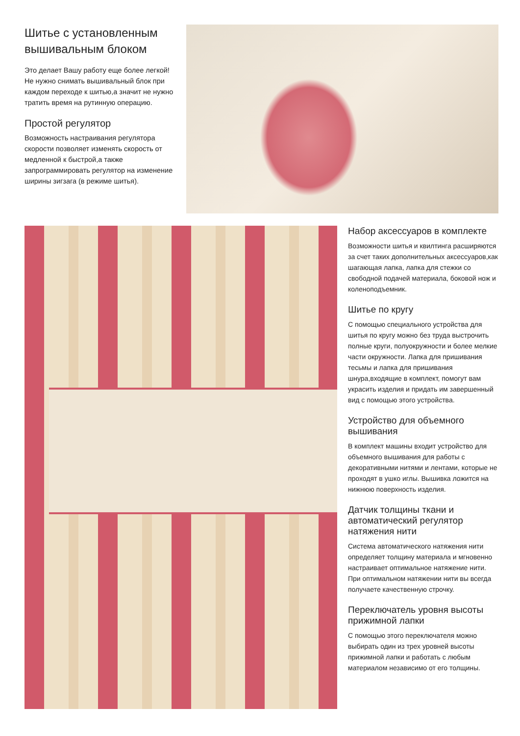Шитье с установленным вышивальным блоком
Это делает Вашу работу еще более легкой! Не нужно снимать вышивальный блок при каждом переходе к шитью,а значит не нужно тратить время на рутинную операцию.
Простой регулятор
Возможность настраивания регулятора скорости позволяет изменять скорость от медленной к быстрой,а также запрограммировать регулятор на изменение ширины зигзага (в режиме шитья).
Набор аксессуаров в комплекте
Возможности шитья и квилтинга расширяются за счет таких дополнительных аксессуаров,как шагающая лапка, лапка для стежки со свободной подачей материала, боковой нож и коленоподъемник.
Шитье по кругу
С помощью специального устройства для шитья по кругу можно без труда выстрочить полные круги, полуокружности и более мелкие части окружности. Лапка для пришивания тесьмы и лапка для пришивания шнура,входящие в комплект, помогут вам украсить изделия и придать им завершенный вид с помощью этого устройства.
Устройство для объемного вышивания
В комплект машины входит устройство для объемного вышивания для работы с декоративными нитями и лентами, которые не проходят в ушко иглы. Вышивка ложится на нижнюю поверхность изделия.
Датчик толщины ткани и автоматический регулятор натяжения нити
Система автоматического натяжения нити определяет толщину материала и мгновенно настраивает оптимальное натяжение нити. При оптимальном натяжении нити вы всегда получаете качественную строчку.
Переключатель уровня высоты прижимной лапки
С помощью этого переключателя можно выбирать один из трех уровней высоты прижимной лапки и работать с любым материалом независимо от его толщины.